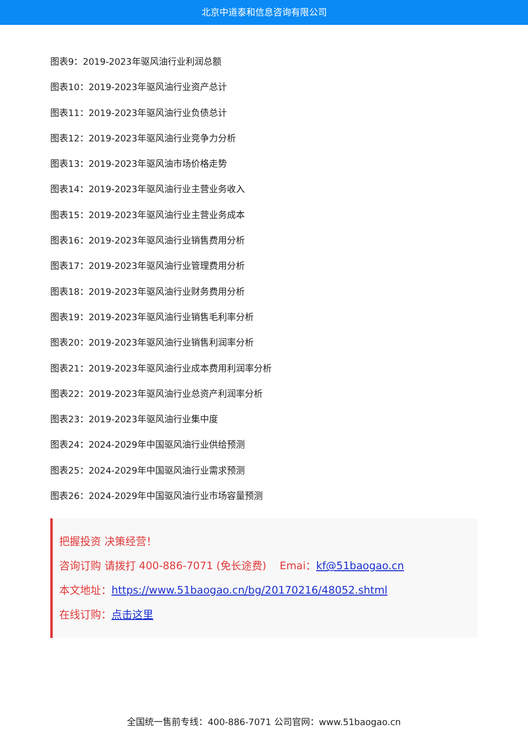北京中道泰和信息咨询有限公司
图表9：2019-2023年驱风油行业利润总额
图表10：2019-2023年驱风油行业资产总计
图表11：2019-2023年驱风油行业负债总计
图表12：2019-2023年驱风油行业竞争力分析
图表13：2019-2023年驱风油市场价格走势
图表14：2019-2023年驱风油行业主营业务收入
图表15：2019-2023年驱风油行业主营业务成本
图表16：2019-2023年驱风油行业销售费用分析
图表17：2019-2023年驱风油行业管理费用分析
图表18：2019-2023年驱风油行业财务费用分析
图表19：2019-2023年驱风油行业销售毛利率分析
图表20：2019-2023年驱风油行业销售利润率分析
图表21：2019-2023年驱风油行业成本费用利润率分析
图表22：2019-2023年驱风油行业总资产利润率分析
图表23：2019-2023年驱风油行业集中度
图表24：2024-2029年中国驱风油行业供给预测
图表25：2024-2029年中国驱风油行业需求预测
图表26：2024-2029年中国驱风油行业市场容量预测
把握投资 决策经营！
咨询订购 请拨打 400-886-7071 (免长途费) Emai：kf@51baogao.cn
本文地址：https://www.51baogao.cn/bg/20170216/48052.shtml
在线订购：点击这里
全国统一售前专线：400-886-7071 公司官网：www.51baogao.cn